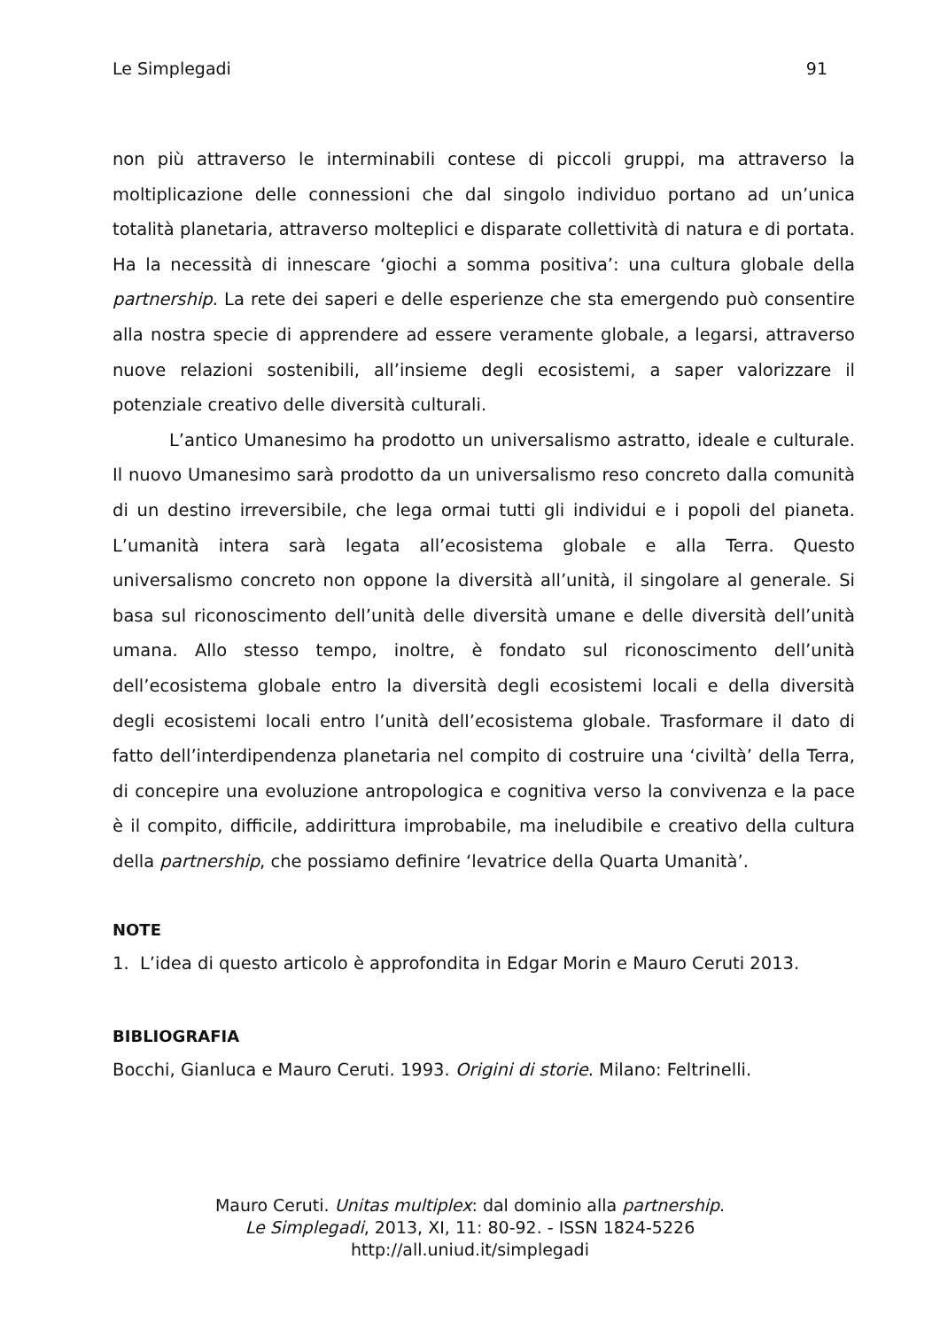Le Simplegadi 91
non più attraverso le interminabili contese di piccoli gruppi, ma attraverso la moltiplicazione delle connessioni che dal singolo individuo portano ad un’unica totalità planetaria, attraverso molteplici e disparate collettività di natura e di portata. Ha la necessità di innescare ‘giochi a somma positiva’: una cultura globale della partnership. La rete dei saperi e delle esperienze che sta emergendo può consentire alla nostra specie di apprendere ad essere veramente globale, a legarsi, attraverso nuove relazioni sostenibili, all’insieme degli ecosistemi, a saper valorizzare il potenziale creativo delle diversità culturali.
L’antico Umanesimo ha prodotto un universalismo astratto, ideale e culturale. Il nuovo Umanesimo sarà prodotto da un universalismo reso concreto dalla comunità di un destino irreversibile, che lega ormai tutti gli individui e i popoli del pianeta. L’umanità intera sarà legata all’ecosistema globale e alla Terra. Questo universalismo concreto non oppone la diversità all’unità, il singolare al generale. Si basa sul riconoscimento dell’unità delle diversità umane e delle diversità dell’unità umana. Allo stesso tempo, inoltre, è fondato sul riconoscimento dell’unità dell’ecosistema globale entro la diversità degli ecosistemi locali e della diversità degli ecosistemi locali entro l’unità dell’ecosistema globale. Trasformare il dato di fatto dell’interdipendenza planetaria nel compito di costruire una ‘civiltà’ della Terra, di concepire una evoluzione antropologica e cognitiva verso la convivenza e la pace è il compito, difficile, addirittura improbabile, ma ineludibile e creativo della cultura della partnership, che possiamo definire ‘levatrice della Quarta Umanità’.
NOTE
1. L’idea di questo articolo è approfondita in Edgar Morin e Mauro Ceruti 2013.
BIBLIOGRAFIA
Bocchi, Gianluca e Mauro Ceruti. 1993. Origini di storie. Milano: Feltrinelli.
Mauro Ceruti. Unitas multiplex: dal dominio alla partnership.
Le Simplegadi, 2013, XI, 11: 80-92. - ISSN 1824-5226
http://all.uniud.it/simplegadi